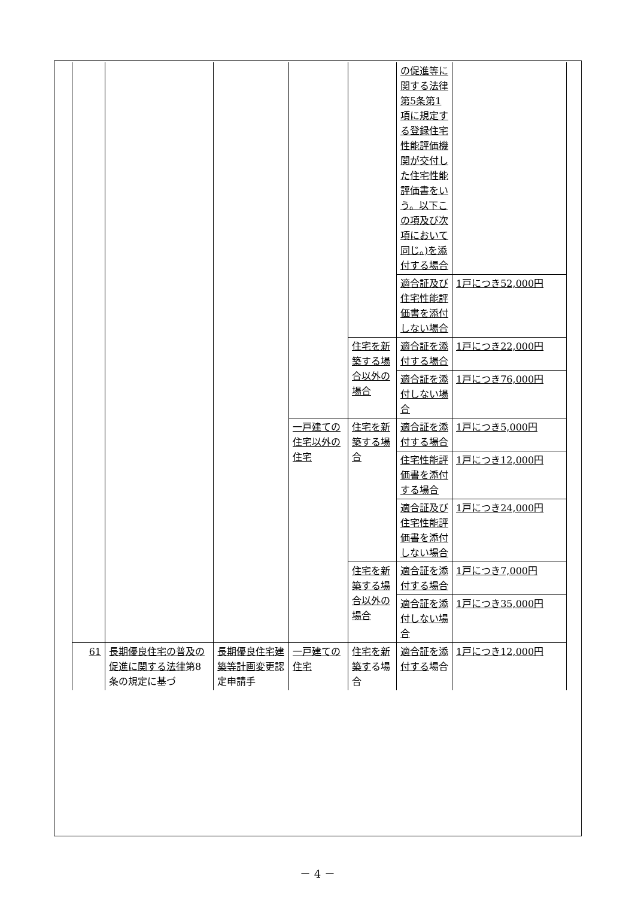| | | | | | の促進等に関する法律第5条第1項に規定する登録住宅性能評価機関が交付した住宅性能評価書をいう。以下この項及び次項において同じ。)を添付する場合 | |
| | | | | | 適合証及び住宅性能評価書を添付しない場合 | 1戸につき52,000円 |
| | | | | 住宅を新築する場合以外の場合 | 適合証を添付する場合 | 1戸につき22,000円 |
| | | | | | 適合証を添付しない場合 | 1戸につき76,000円 |
| | | | 一戸建ての住宅以外の住宅 | 住宅を新築する場合 | 適合証を添付する場合 | 1戸につき5,000円 |
| | | | | | 住宅性能評価書を添付する場合 | 1戸につき12,000円 |
| | | | | | 適合証及び住宅性能評価書を添付しない場合 | 1戸につき24,000円 |
| | | | | 住宅を新築する場合以外の場合 | 適合証を添付する場合 | 1戸につき7,000円 |
| | | | | | 適合証を添付しない場合 | 1戸につき35,000円 |
| 61 | 長期優良住宅の普及の促進に関する法律 第8条の規定に基づ | 長期優良住宅建築等計画変 更認定申請手 | 一戸建ての住宅 | 住宅を新築す る場合 | 適合証を添付する 場合 | 1戸につき12,000円 |
－ 4 －